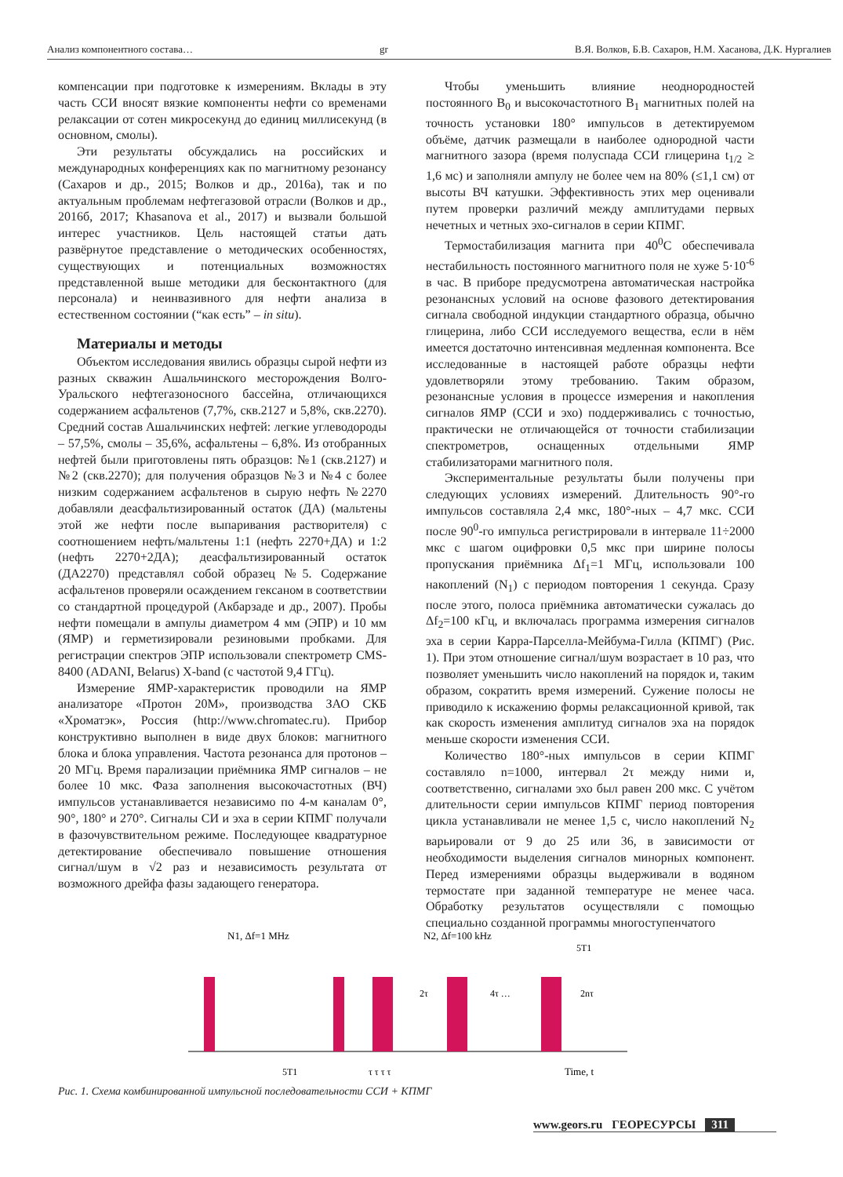Анализ компонентного состава… gr В.Я. Волков, Б.В. Сахаров, Н.М. Хасанова, Д.К. Нургалиев
компенсации при подготовке к измерениям. Вклады в эту часть ССИ вносят вязкие компоненты нефти со временами релаксации от сотен микросекунд до единиц миллисекунд (в основном, смолы).
Эти результаты обсуждались на российских и международных конференциях как по магнитному резонансу (Сахаров и др., 2015; Волков и др., 2016а), так и по актуальным проблемам нефтегазовой отрасли (Волков и др., 2016б, 2017; Khasanova et al., 2017) и вызвали большой интерес участников. Цель настоящей статьи дать развёрнутое представление о методических особенностях, существующих и потенциальных возможностях представленной выше методики для бесконтактного (для персонала) и неинвазивного для нефти анализа в естественном состоянии (“как есть” – in situ).
Материалы и методы
Объектом исследования явились образцы сырой нефти из разных скважин Ашальчинского месторождения Волго-Уральского нефтегазоносного бассейна, отличающихся содержанием асфальтенов (7,7%, скв.2127 и 5,8%, скв.2270). Средний состав Ашальчинских нефтей: легкие углеводороды – 57,5%, смолы – 35,6%, асфальтены – 6,8%. Из отобранных нефтей были приготовлены пять образцов: №1 (скв.2127) и №2 (скв.2270); для получения образцов №3 и №4 с более низким содержанием асфальтенов в сырую нефть №2270 добавляли деасфальтизированный остаток (ДА) (мальтены этой же нефти после выпаривания растворителя) с соотношением нефть/мальтены 1:1 (нефть 2270+ДА) и 1:2 (нефть 2270+2ДА); деасфальтизированный остаток (ДА2270) представлял собой образец №5. Содержание асфальтенов проверяли осаждением гексаном в соответствии со стандартной процедурой (Акбарзаде и др., 2007). Пробы нефти помещали в ампулы диаметром 4 мм (ЭПР) и 10 мм (ЯМР) и герметизировали резиновыми пробками. Для регистрации спектров ЭПР использовали спектрометр CMS-8400 (ADANI, Belarus) X-band (с частотой 9,4 ГГц).
Измерение ЯМР-характеристик проводили на ЯМР анализаторе «Протон 20М», производства ЗАО СКБ «Хроматэк», Россия (http://www.chromatec.ru). Прибор конструктивно выполнен в виде двух блоков: магнитного блока и блока управления. Частота резонанса для протонов – 20 МГц. Время парализации приёмника ЯМР сигналов – не более 10 мкс. Фаза заполнения высокочастотных (ВЧ) импульсов устанавливается независимо по 4-м каналам 0°, 90°, 180° и 270°. Сигналы СИ и эха в серии КПМГ получали в фазочувствительном режиме. Последующее квадратурное детектирование обеспечивало повышение отношения сигнал/шум в √2 раз и независимость результата от возможного дрейфа фазы задающего генератора.
Чтобы уменьшить влияние неоднородностей постоянного B<sub>0</sub> и высокочастотного B<sub>1</sub> магнитных полей на точность установки 180° импульсов в детектируемом объёме, датчик размещали в наиболее однородной части магнитного зазора (время полуспада ССИ глицерина t<sub>1/2</sub> ≥ 1,6 мс) и заполняли ампулу не более чем на 80% (≤1,1 см) от высоты ВЧ катушки. Эффективность этих мер оценивали путем проверки различий между амплитудами первых нечетных и четных эхо-сигналов в серии КПМГ.
Термостабилизация магнита при 40<sup>0</sup>С обеспечивала нестабильность постоянного магнитного поля не хуже 5·10<sup>-6</sup> в час. В приборе предусмотрена автоматическая настройка резонансных условий на основе фазового детектирования сигнала свободной индукции стандартного образца, обычно глицерина, либо ССИ исследуемого вещества, если в нём имеется достаточно интенсивная медленная компонента. Все исследованные в настоящей работе образцы нефти удовлетворяли этому требованию. Таким образом, резонансные условия в процессе измерения и накопления сигналов ЯМР (ССИ и эхо) поддерживались с точностью, практически не отличающейся от точности стабилизации спектрометров, оснащенных отдельными ЯМР стабилизаторами магнитного поля.
Экспериментальные результаты были получены при следующих условиях измерений. Длительность 90°-го импульсов составляла 2,4 мкс, 180°-ных – 4,7 мкс. ССИ после 90<sup>0</sup>-го импульса регистрировали в интервале 11÷2000 мкс с шагом оцифровки 0,5 мкс при ширине полосы пропускания приёмника Δf<sub>1</sub>=1 МГц, использовали 100 накоплений (N<sub>1</sub>) с периодом повторения 1 секунда. Сразу после этого, полоса приёмника автоматически сужалась до Δf<sub>2</sub>=100 кГц, и включалась программа измерения сигналов эха в серии Карра-Парселла-Мейбума-Гилла (КПМГ) (Рис. 1). При этом отношение сигнал/шум возрастает в 10 раз, что позволяет уменьшить число накоплений на порядок и, таким образом, сократить время измерений. Сужение полосы не приводило к искажению формы релаксационной кривой, так как скорость изменения амплитуд сигналов эха на порядок меньше скорости изменения ССИ.
Количество 180°-ных импульсов в серии КПМГ составляло n=1000, интервал 2τ между ними и, соответственно, сигналами эхо был равен 200 мкс. С учётом длительности серии импульсов КПМГ период повторения цикла устанавливали не менее 1,5 с, число накоплений N<sub>2</sub> варьировали от 9 до 25 или 36, в зависимости от необходимости выделения сигналов минорных компонент. Перед измерениями образцы выдерживали в водяном термостате при заданной температуре не менее часа. Обработку результатов осуществляли с помощью специально созданной программы многоступенчатого
N1, Δf=1 MHz
N2, Δf=100 kHz
5T1
2τ
4τ …
2nτ
5T1
τ τ τ τ
Time, t
Рис. 1. Схема комбинированной импульсной последовательности ССИ + КПМГ
www.geors.ru ГЕОРЕСУРСЫ 311